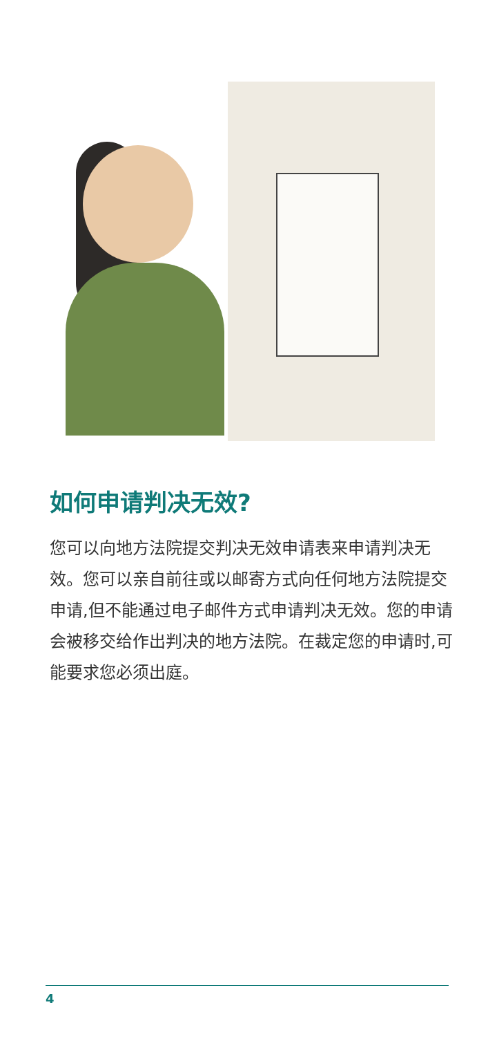如何申请判决无效?
您可以向地方法院提交判决无效申请表来申请判决无效。您可以亲自前往或以邮寄方式向任何地方法院提交申请,但不能通过电子邮件方式申请判决无效。您的申请会被移交给作出判决的地方法院。在裁定您的申请时,可能要求您必须出庭。
4